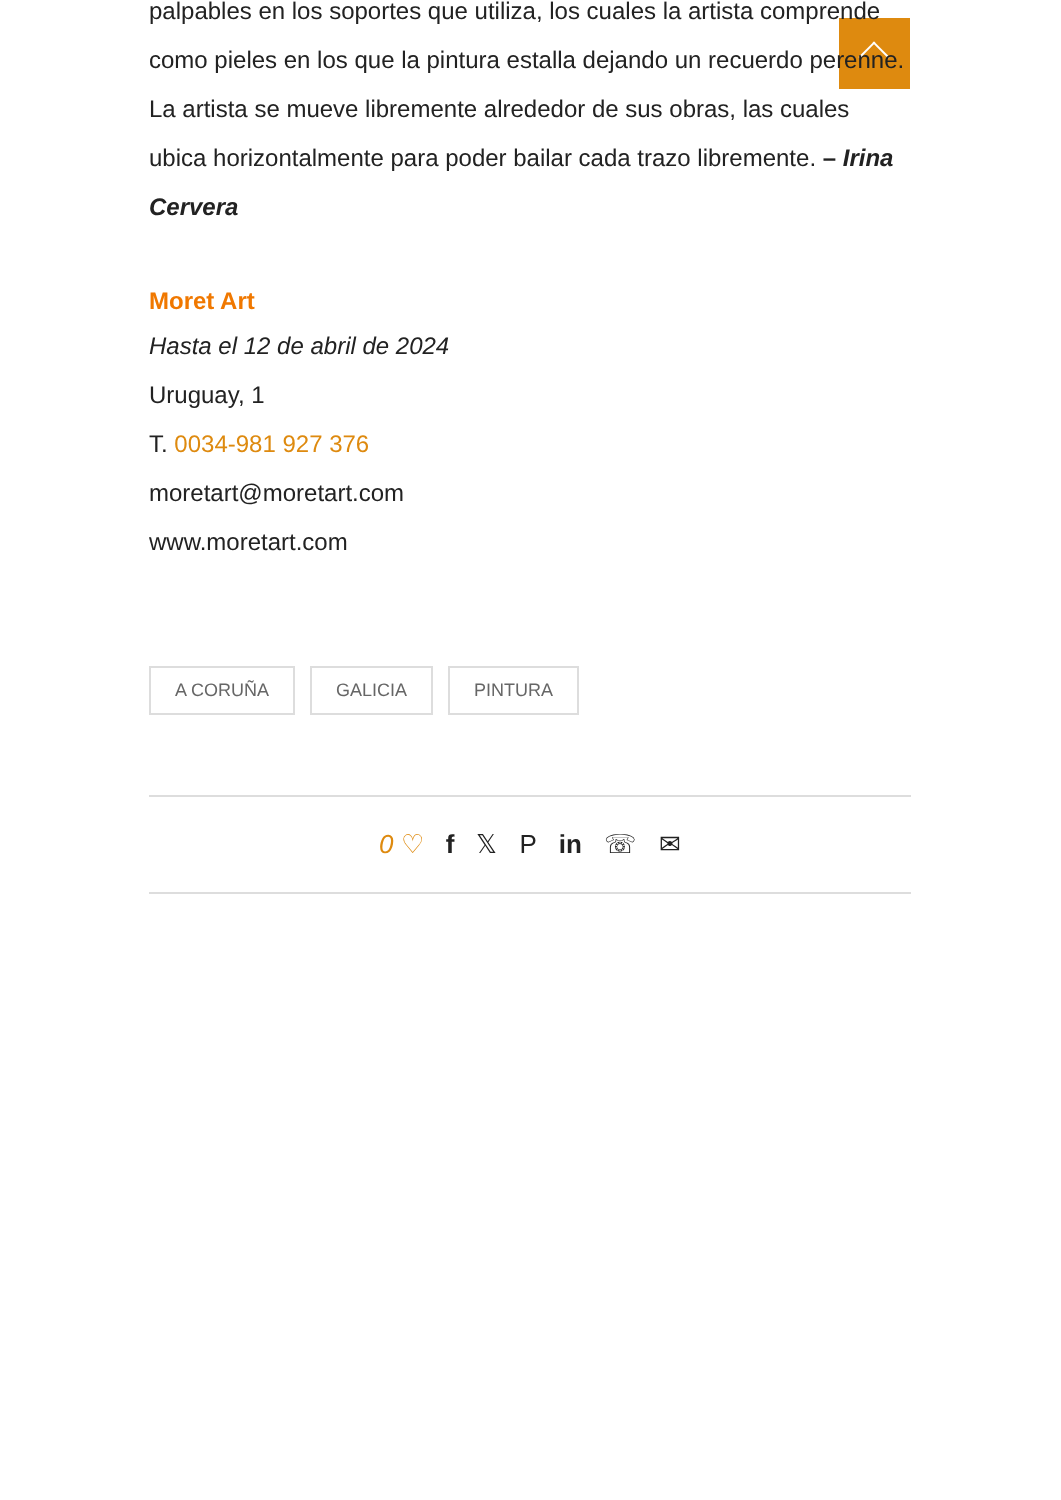palpables en los soportes que utiliza, los cuales la artista comprende como pieles en los que la pintura estalla dejando un recuerdo perenne. La artista se mueve libremente alrededor de sus obras, las cuales ubica horizontalmente para poder bailar cada trazo libremente. – Irina Cervera
Moret Art
Hasta el 12 de abril de 2024
Uruguay, 1
T. 0034-981 927 376
moretart@moretart.com
www.moretart.com
A CORUÑA GALICIA PINTURA
0 ♡ f 𝕏 P in ☏ ✉